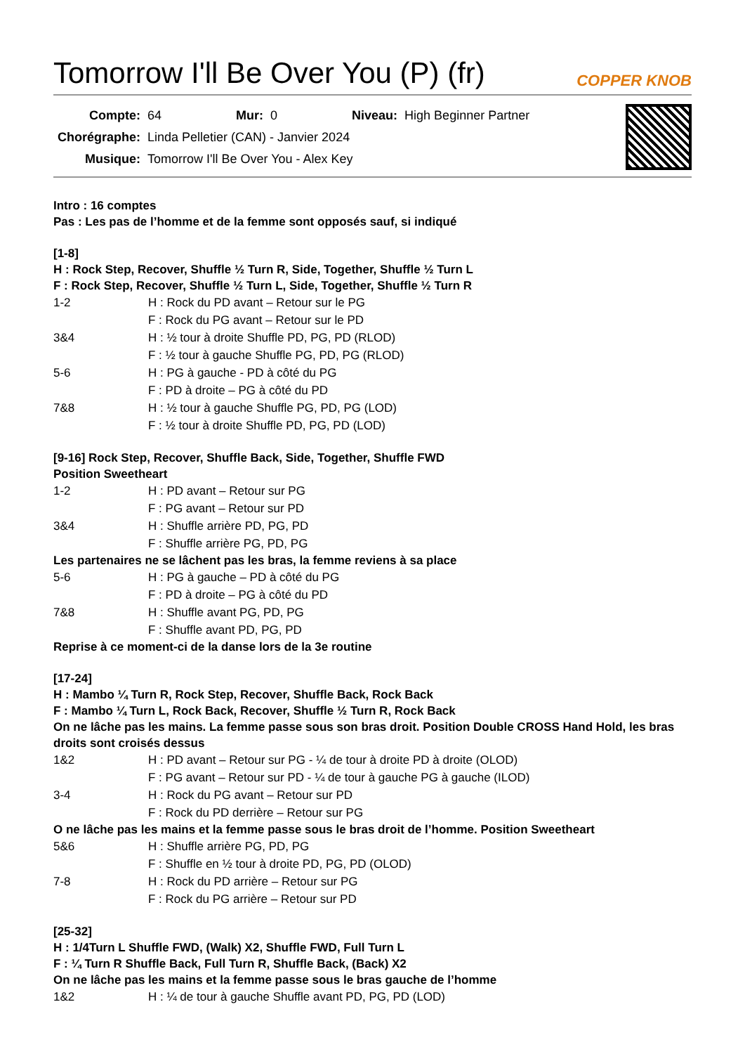Tomorrow I'll Be Over You (P) (fr)
COPPER KNOB
| Compte: | 64 | Mur: | 0 | Niveau: | High Beginner Partner |
| Chorégraphe: | Linda Pelletier (CAN) - Janvier 2024 | | | | |
| Musique: | Tomorrow I'll Be Over You - Alex Key | | | | |
Intro : 16 comptes
Pas : Les pas de l’homme et de la femme sont opposés sauf, si indiqué
[1-8]
H : Rock Step, Recover, Shuffle ½ Turn R, Side, Together, Shuffle ½ Turn L
F : Rock Step, Recover, Shuffle ½ Turn L, Side, Together, Shuffle ½ Turn R
1-2 H : Rock du PD avant – Retour sur le PG
F : Rock du PG avant – Retour sur le PD
3&4 H : ½ tour à droite Shuffle PD, PG, PD (RLOD)
F : ½ tour à gauche Shuffle PG, PD, PG (RLOD)
5-6 H : PG à gauche - PD à côté du PG
F : PD à droite – PG à côté du PD
7&8 H : ½ tour à gauche Shuffle PG, PD, PG (LOD)
F : ½ tour à droite Shuffle PD, PG, PD (LOD)
[9-16] Rock Step, Recover, Shuffle Back, Side, Together, Shuffle FWD
Position Sweetheart
1-2 H : PD avant – Retour sur PG
F : PG avant – Retour sur PD
3&4 H : Shuffle arrière PD, PG, PD
F : Shuffle arrière PG, PD, PG
Les partenaires ne se lâchent pas les bras, la femme reviens à sa place
5-6 H : PG à gauche – PD à côté du PG
F : PD à droite – PG à côté du PD
7&8 H : Shuffle avant PG, PD, PG
F : Shuffle avant PD, PG, PD
Reprise à ce moment-ci de la danse lors de la 3e routine
[17-24]
H : Mambo ¼ Turn R, Rock Step, Recover, Shuffle Back, Rock Back
F : Mambo ¼ Turn L, Rock Back, Recover, Shuffle ½ Turn R, Rock Back
On ne lâche pas les mains. La femme passe sous son bras droit. Position Double CROSS Hand Hold, les bras droits sont croisés dessus
1&2 H : PD avant – Retour sur PG - ¼ de tour à droite PD à droite (OLOD)
F : PG avant – Retour sur PD - ¼ de tour à gauche PG à gauche (ILOD)
3-4 H : Rock du PG avant – Retour sur PD
F : Rock du PD derrière – Retour sur PG
O ne lâche pas les mains et la femme passe sous le bras droit de l’homme. Position Sweetheart
5&6 H : Shuffle arrière PG, PD, PG
F : Shuffle en ½ tour à droite PD, PG, PD (OLOD)
7-8 H : Rock du PD arrière – Retour sur PG
F : Rock du PG arrière – Retour sur PD
[25-32]
H : 1/4Turn L Shuffle FWD, (Walk) X2, Shuffle FWD, Full Turn L
F : ¼ Turn R Shuffle Back, Full Turn R, Shuffle Back, (Back) X2
On ne lâche pas les mains et la femme passe sous le bras gauche de l’homme
1&2 H : ¼ de tour à gauche Shuffle avant PD, PG, PD (LOD)